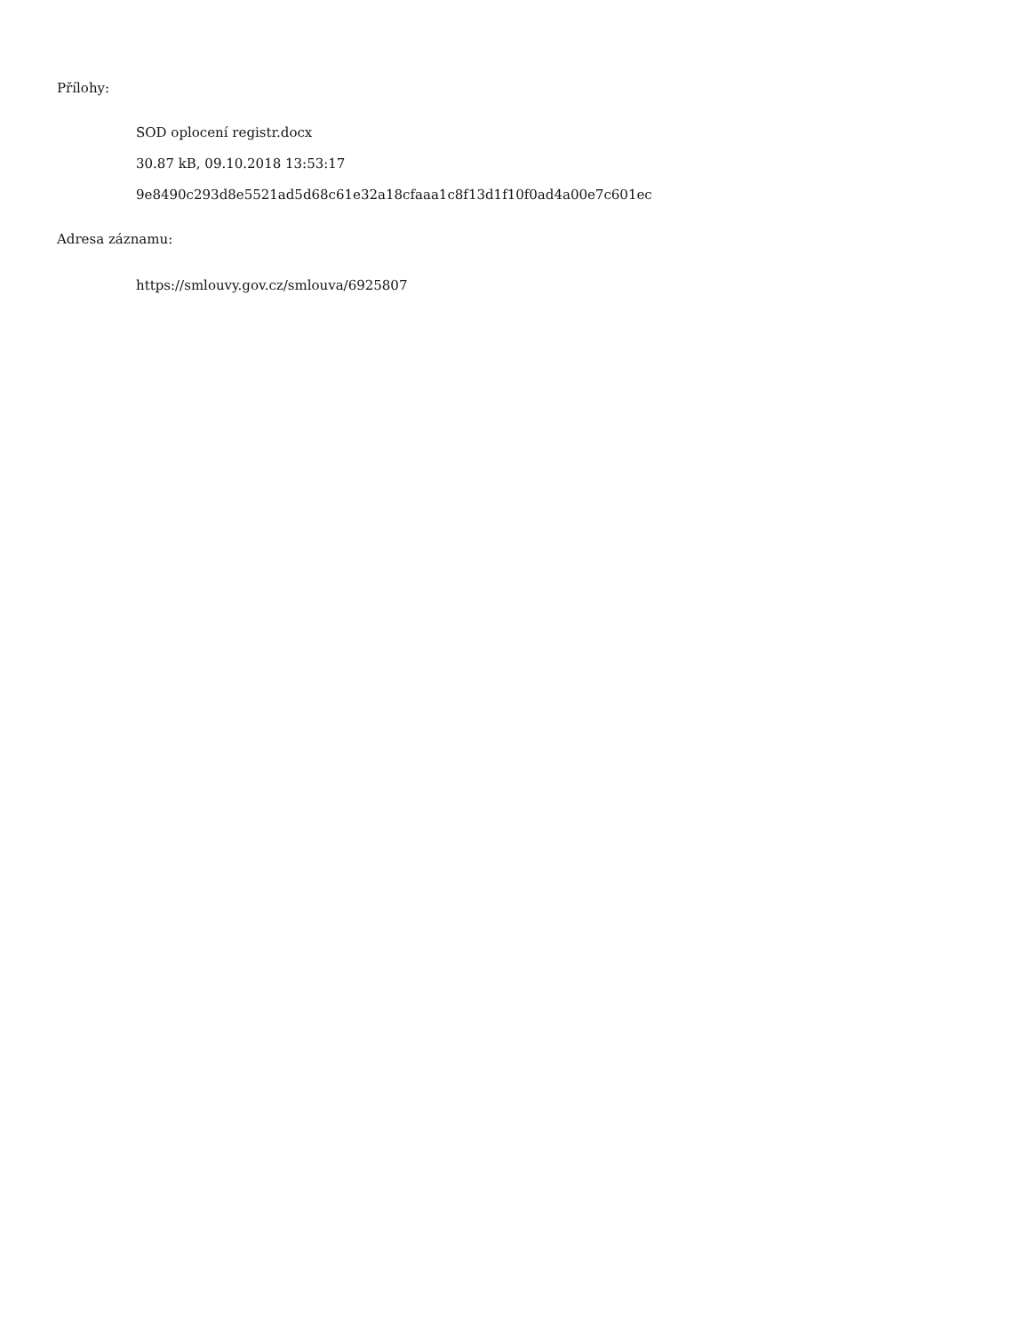Přílohy:
SOD oplocení registr.docx
30.87 kB, 09.10.2018 13:53:17
9e8490c293d8e5521ad5d68c61e32a18cfaaa1c8f13d1f10f0ad4a00e7c601ec
Adresa záznamu:
https://smlouvy.gov.cz/smlouva/6925807